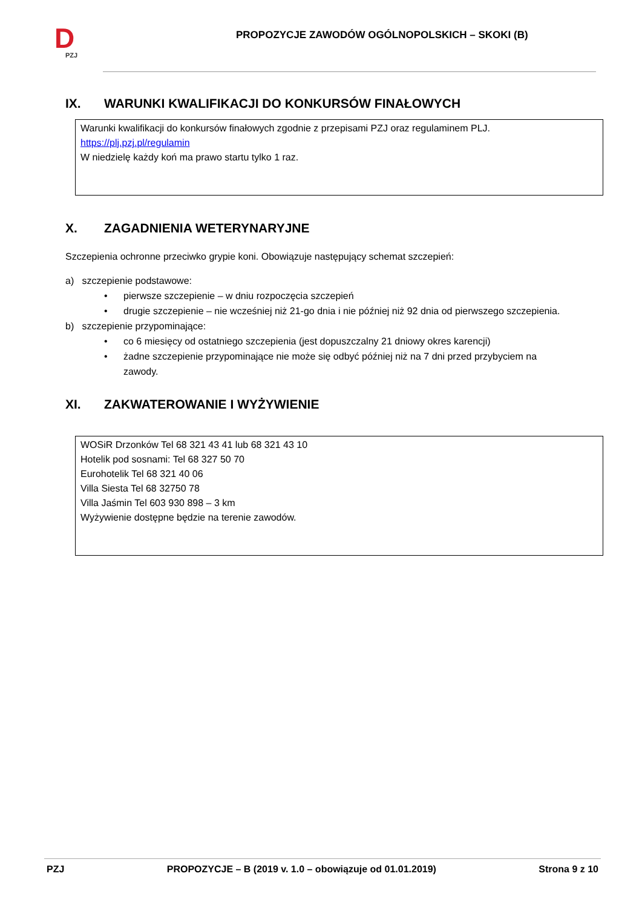D
PZJ
PROPOZYCJE ZAWODÓW OGÓLNOPOLSKICH – SKOKI (B)
IX. WARUNKI KWALIFIKACJI DO KONKURSÓW FINAŁOWYCH
Warunki kwalifikacji do konkursów finałowych zgodnie z przepisami PZJ oraz regulaminem PLJ.
https://plj.pzj.pl/regulamin
W niedzielę każdy koń ma prawo startu tylko 1 raz.
X. ZAGADNIENIA WETERYNARYJNE
Szczepienia ochronne przeciwko grypie koni. Obowiązuje następujący schemat szczepień:
a) szczepienie podstawowe:
• pierwsze szczepienie – w dniu rozpoczęcia szczepień
• drugie szczepienie – nie wcześniej niż 21-go dnia i nie później niż 92 dnia od pierwszego szczepienia.
b) szczepienie przypominające:
• co 6 miesięcy od ostatniego szczepienia (jest dopuszczalny 21 dniowy okres karencji)
• żadne szczepienie przypominające nie może się odbyć później niż na 7 dni przed przybyciem na
zawody.
XI. ZAKWATEROWANIE I WYŻYWIENIE
WOSiR Drzonków Tel 68 321 43 41 lub 68 321 43 10
Hotelik pod sosnami: Tel 68 327 50 70
Eurohotelik Tel 68 321 40 06
Villa Siesta Tel 68 32750 78
Villa Jaśmin Tel 603 930 898 – 3 km
Wyżywienie dostępne będzie na terenie zawodów.
PZJ PROPOZYCJE – B (2019 v. 1.0 – obowiązuje od 01.01.2019) Strona 9 z 10